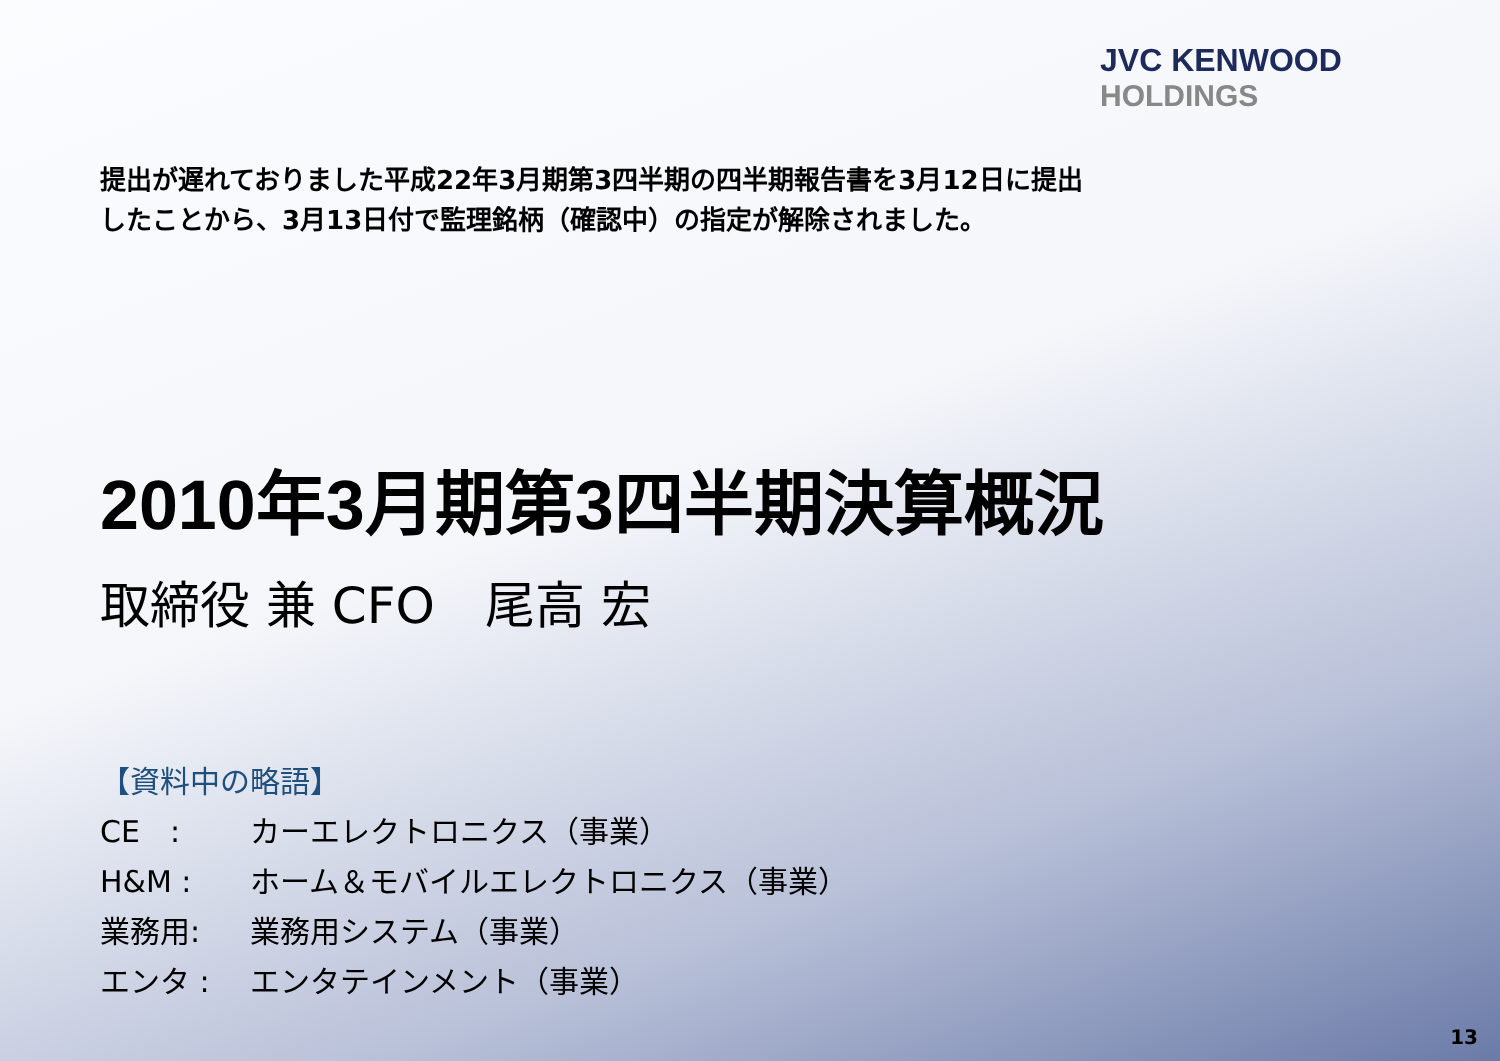JVC KENWOOD
HOLDINGS
提出が遅れておりました平成22年3月期第3四半期の四半期報告書を3月12日に提出
したことから、3月13日付で監理銘柄（確認中）の指定が解除されました。
2010年3月期第3四半期決算概況
取締役 兼 CFO　尾高 宏
【資料中の略語】
CE　: カーエレクトロニクス（事業）
H&M : ホーム＆モバイルエレクトロニクス（事業）
業務用: 業務用システム（事業）
エンタ : エンタテインメント（事業）
13